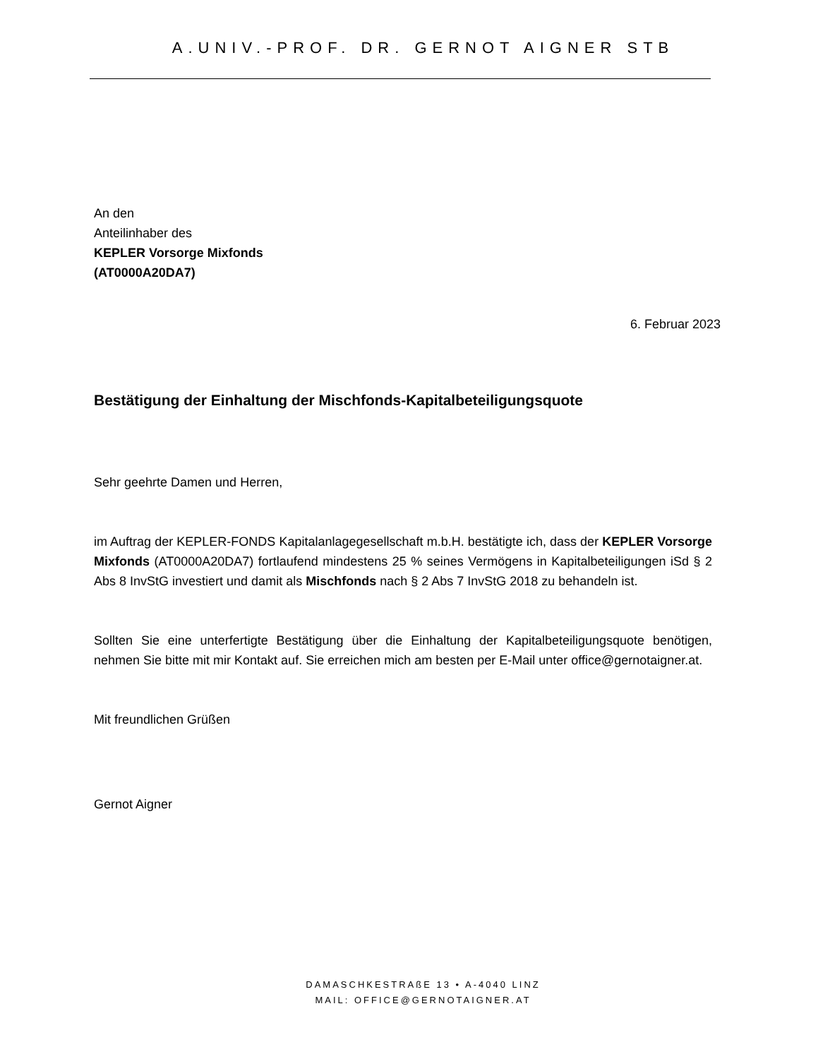A.UNIV.-PROF. DR. GERNOT AIGNER STB
An den
Anteilinhaber des
KEPLER Vorsorge Mixfonds
(AT0000A20DA7)
6. Februar 2023
Bestätigung der Einhaltung der Mischfonds-Kapitalbeteiligungsquote
Sehr geehrte Damen und Herren,
im Auftrag der KEPLER-FONDS Kapitalanlagegesellschaft m.b.H. bestätigte ich, dass der KEPLER Vorsorge Mixfonds (AT0000A20DA7) fortlaufend mindestens 25 % seines Vermögens in Kapitalbeteiligungen iSd § 2 Abs 8 InvStG investiert und damit als Mischfonds nach § 2 Abs 7 InvStG 2018 zu behandeln ist.
Sollten Sie eine unterfertigte Bestätigung über die Einhaltung der Kapitalbeteiligungsquote benötigen, nehmen Sie bitte mit mir Kontakt auf. Sie erreichen mich am besten per E-Mail unter office@gernotaigner.at.
Mit freundlichen Grüßen
Gernot Aigner
DAMASCHKESTRAßE 13 • A-4040 LINZ
MAIL: OFFICE@GERNOTAIGNER.AT